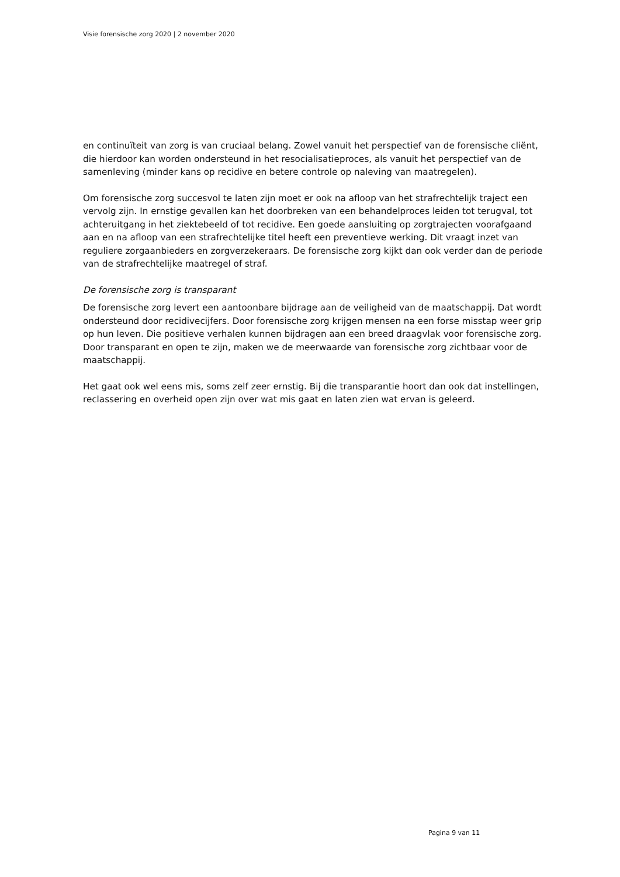Visie forensische zorg 2020 | 2 november 2020
en continuïteit van zorg is van cruciaal belang. Zowel vanuit het perspectief van de forensische cliënt, die hierdoor kan worden ondersteund in het resocialisatieproces, als vanuit het perspectief van de samenleving (minder kans op recidive en betere controle op naleving van maatregelen).
Om forensische zorg succesvol te laten zijn moet er ook na afloop van het strafrechtelijk traject een vervolg zijn. In ernstige gevallen kan het doorbreken van een behandelproces leiden tot terugval, tot achteruitgang in het ziektebeeld of tot recidive. Een goede aansluiting op zorgtrajecten voorafgaand aan en na afloop van een strafrechtelijke titel heeft een preventieve werking. Dit vraagt inzet van reguliere zorgaanbieders en zorgverzekeraars. De forensische zorg kijkt dan ook verder dan de periode van de strafrechtelijke maatregel of straf.
De forensische zorg is transparant
De forensische zorg levert een aantoonbare bijdrage aan de veiligheid van de maatschappij. Dat wordt ondersteund door recidivecijfers. Door forensische zorg krijgen mensen na een forse misstap weer grip op hun leven. Die positieve verhalen kunnen bijdragen aan een breed draagvlak voor forensische zorg. Door transparant en open te zijn, maken we de meerwaarde van forensische zorg zichtbaar voor de maatschappij.
Het gaat ook wel eens mis, soms zelf zeer ernstig. Bij die transparantie hoort dan ook dat instellingen, reclassering en overheid open zijn over wat mis gaat en laten zien wat ervan is geleerd.
Pagina 9 van 11